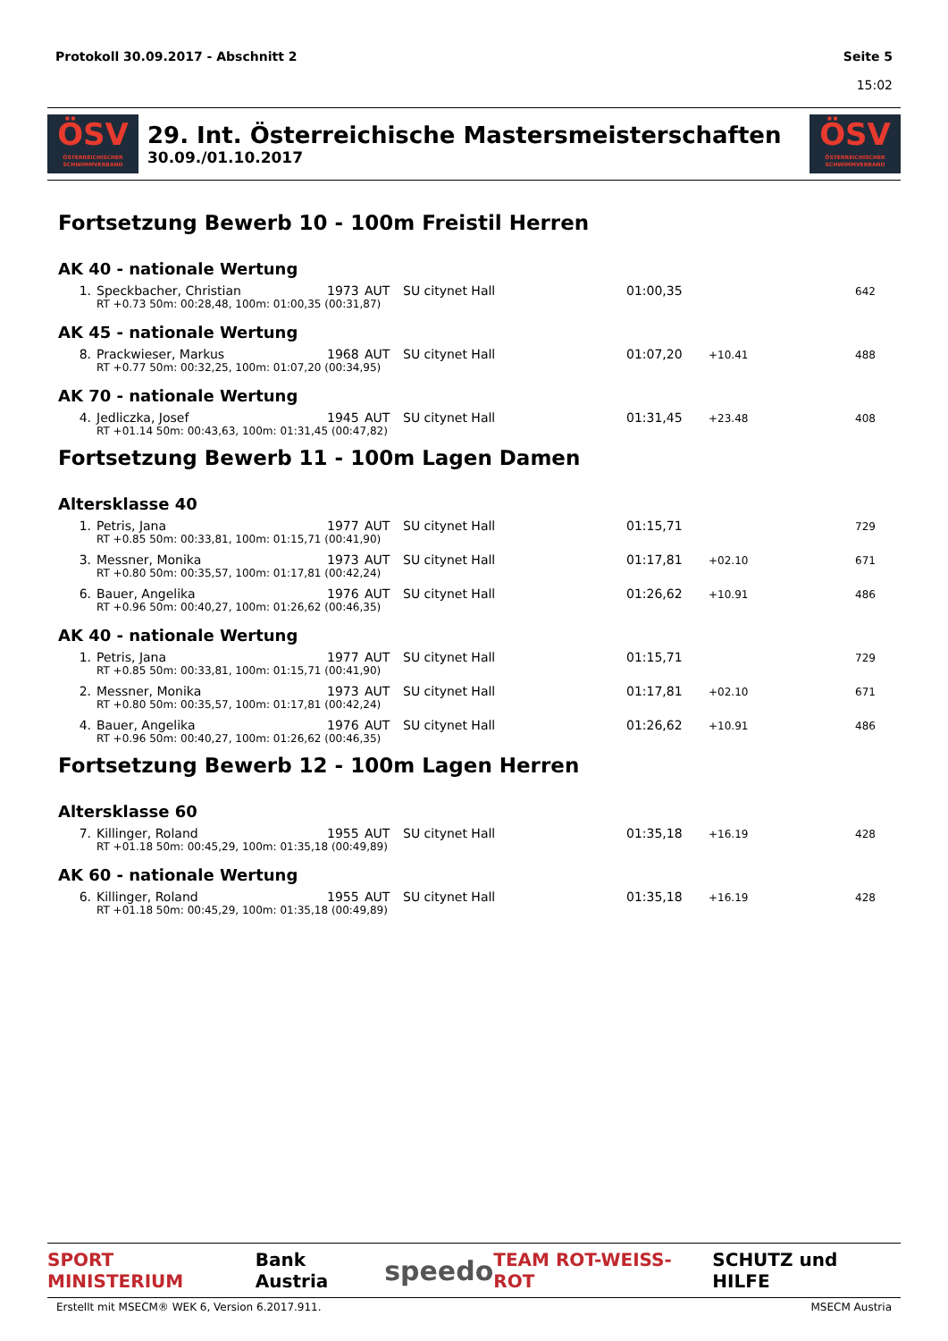Protokoll 30.09.2017 - Abschnitt 2
Seite 5
15:02
ÖSV
ÖSTERREICHISCHER SCHWIMMVERBAND
29. Int. Österreichische Mastersmeisterschaften
30.09./01.10.2017
ÖSV
ÖSTERREICHISCHER SCHWIMMVERBAND
Fortsetzung Bewerb 10 - 100m Freistil Herren
AK 40 - nationale Wertung
| 1. | Speckbacher, Christian | 1973 | AUT | SU citynet Hall | 01:00,35 | | 642 |
| | RT +0.73 50m: 00:28,48, 100m: 01:00,35 (00:31,87) | | | | | | |
AK 45 - nationale Wertung
| 8. | Prackwieser, Markus | 1968 | AUT | SU citynet Hall | 01:07,20 | +10.41 | 488 |
| | RT +0.77 50m: 00:32,25, 100m: 01:07,20 (00:34,95) | | | | | | |
AK 70 - nationale Wertung
| 4. | Jedliczka, Josef | 1945 | AUT | SU citynet Hall | 01:31,45 | +23.48 | 408 |
| | RT +01.14 50m: 00:43,63, 100m: 01:31,45 (00:47,82) | | | | | | |
Fortsetzung Bewerb 11 - 100m Lagen Damen
Altersklasse 40
| 1. | Petris, Jana | 1977 | AUT | SU citynet Hall | 01:15,71 | | 729 |
| | RT +0.85 50m: 00:33,81, 100m: 01:15,71 (00:41,90) | | | | | | |
| 3. | Messner, Monika | 1973 | AUT | SU citynet Hall | 01:17,81 | +02.10 | 671 |
| | RT +0.80 50m: 00:35,57, 100m: 01:17,81 (00:42,24) | | | | | | |
| 6. | Bauer, Angelika | 1976 | AUT | SU citynet Hall | 01:26,62 | +10.91 | 486 |
| | RT +0.96 50m: 00:40,27, 100m: 01:26,62 (00:46,35) | | | | | | |
AK 40 - nationale Wertung
| 1. | Petris, Jana | 1977 | AUT | SU citynet Hall | 01:15,71 | | 729 |
| | RT +0.85 50m: 00:33,81, 100m: 01:15,71 (00:41,90) | | | | | | |
| 2. | Messner, Monika | 1973 | AUT | SU citynet Hall | 01:17,81 | +02.10 | 671 |
| | RT +0.80 50m: 00:35,57, 100m: 01:17,81 (00:42,24) | | | | | | |
| 4. | Bauer, Angelika | 1976 | AUT | SU citynet Hall | 01:26,62 | +10.91 | 486 |
| | RT +0.96 50m: 00:40,27, 100m: 01:26,62 (00:46,35) | | | | | | |
Fortsetzung Bewerb 12 - 100m Lagen Herren
Altersklasse 60
| 7. | Killinger, Roland | 1955 | AUT | SU citynet Hall | 01:35,18 | +16.19 | 428 |
| | RT +01.18 50m: 00:45,29, 100m: 01:35,18 (00:49,89) | | | | | | |
AK 60 - nationale Wertung
| 6. | Killinger, Roland | 1955 | AUT | SU citynet Hall | 01:35,18 | +16.19 | 428 |
| | RT +01.18 50m: 00:45,29, 100m: 01:35,18 (00:49,89) | | | | | | |
SPORT MINISTERIUM Bank Austria speedo TEAM ROT-WEISS-ROT SCHUTZ und HILFE
Erstellt mit MSECM® WEK 6, Version 6.2017.911. MSECM Austria